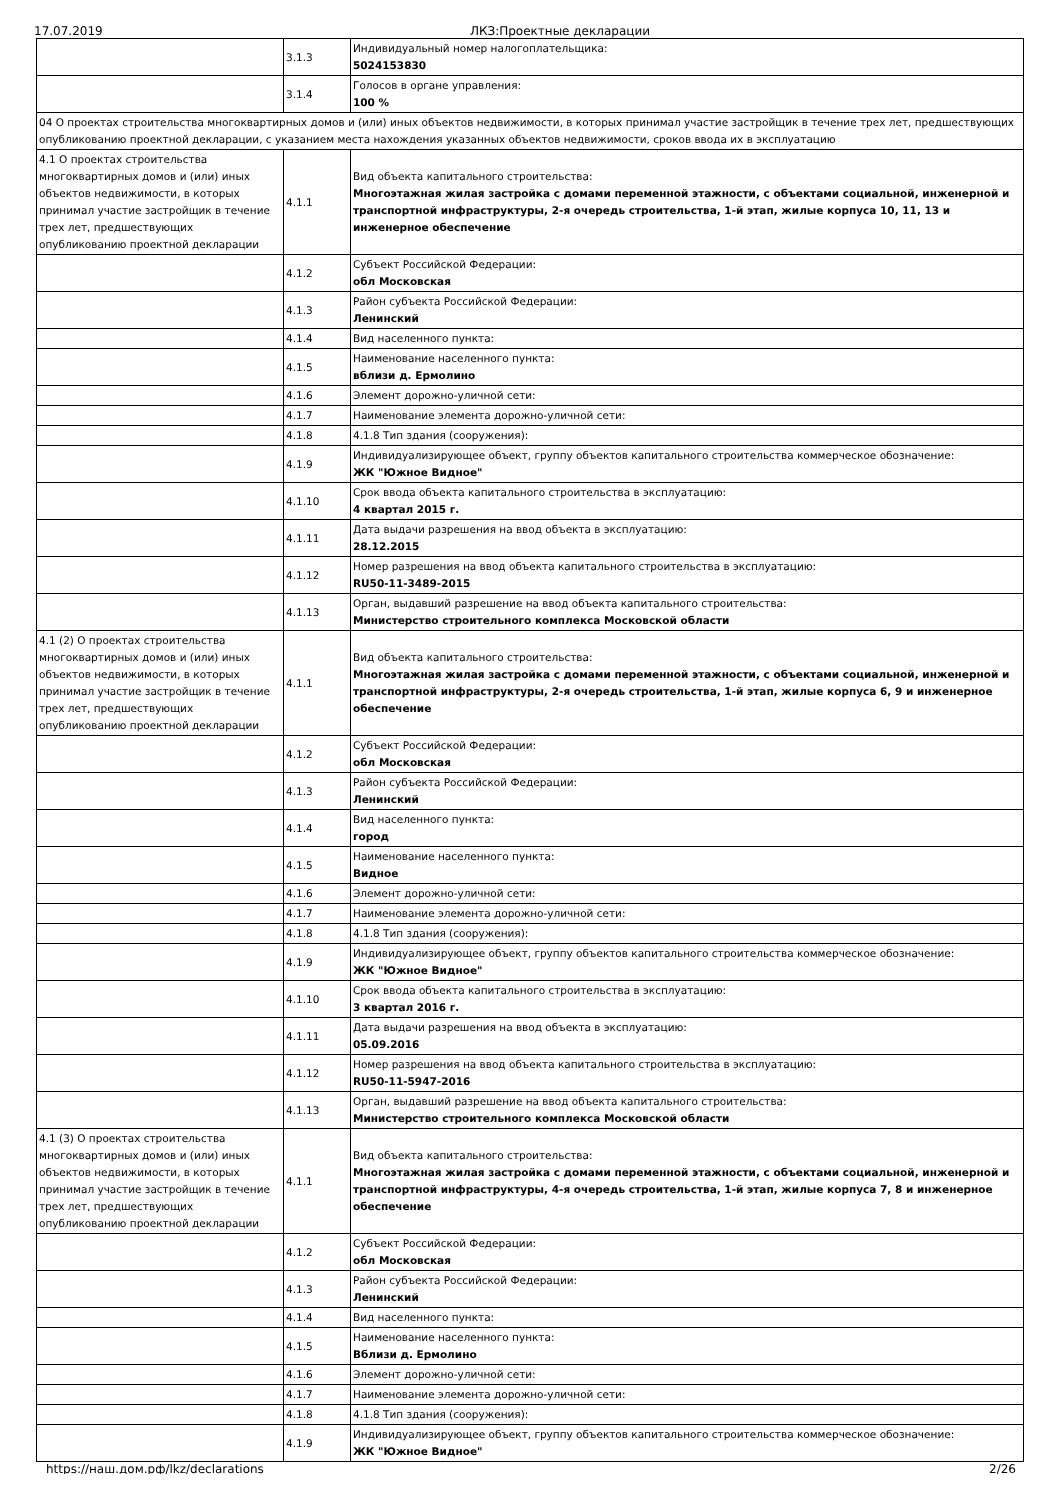17.07.2019 ЛКЗ:Проектные декларации
| | 3.1.3 | Индивидуальный номер налогоплательщика: 5024153830 |
| | 3.1.4 | Голосов в органе управления: 100 % |
| 04 О проектах строительства многоквартирных домов и (или) иных объектов недвижимости, в которых принимал участие застройщик в течение трех лет, предшествующих опубликованию проектной декларации, с указанием места нахождения указанных объектов недвижимости, сроков ввода их в эксплуатацию | | |
| 4.1 О проектах строительства многоквартирных домов и (или) иных объектов недвижимости, в которых принимал участие застройщик в течение трех лет, предшествующих опубликованию проектной декларации | 4.1.1 | Вид объекта капитального строительства: Многоэтажная жилая застройка с домами переменной этажности, с объектами социальной, инженерной и транспортной инфраструктуры, 2-я очередь строительства, 1-й этап, жилые корпуса 10, 11, 13 и инженерное обеспечение |
| | 4.1.2 | Субъект Российской Федерации: обл Московская |
| | 4.1.3 | Район субъекта Российской Федерации: Ленинский |
| | 4.1.4 | Вид населенного пункта: |
| | 4.1.5 | Наименование населенного пункта: вблизи д. Ермолино |
| | 4.1.6 | Элемент дорожно-уличной сети: |
| | 4.1.7 | Наименование элемента дорожно-уличной сети: |
| | 4.1.8 | 4.1.8 Тип здания (сооружения): |
| | 4.1.9 | Индивидуализирующее объект, группу объектов капитального строительства коммерческое обозначение: ЖК "Южное Видное" |
| | 4.1.10 | Срок ввода объекта капитального строительства в эксплуатацию: 4 квартал 2015 г. |
| | 4.1.11 | Дата выдачи разрешения на ввод объекта в эксплуатацию: 28.12.2015 |
| | 4.1.12 | Номер разрешения на ввод объекта капитального строительства в эксплуатацию: RU50-11-3489-2015 |
| | 4.1.13 | Орган, выдавший разрешение на ввод объекта капитального строительства: Министерство строительного комплекса Московской области |
| 4.1 (2) О проектах строительства многоквартирных домов и (или) иных объектов недвижимости, в которых принимал участие застройщик в течение трех лет, предшествующих опубликованию проектной декларации | 4.1.1 | Вид объекта капитального строительства: Многоэтажная жилая застройка с домами переменной этажности, с объектами социальной, инженерной и транспортной инфраструктуры, 2-я очередь строительства, 1-й этап, жилые корпуса 6, 9 и инженерное обеспечение |
| | 4.1.2 | Субъект Российской Федерации: обл Московская |
| | 4.1.3 | Район субъекта Российской Федерации: Ленинский |
| | 4.1.4 | Вид населенного пункта: город |
| | 4.1.5 | Наименование населенного пункта: Видное |
| | 4.1.6 | Элемент дорожно-уличной сети: |
| | 4.1.7 | Наименование элемента дорожно-уличной сети: |
| | 4.1.8 | 4.1.8 Тип здания (сооружения): |
| | 4.1.9 | Индивидуализирующее объект, группу объектов капитального строительства коммерческое обозначение: ЖК "Южное Видное" |
| | 4.1.10 | Срок ввода объекта капитального строительства в эксплуатацию: 3 квартал 2016 г. |
| | 4.1.11 | Дата выдачи разрешения на ввод объекта в эксплуатацию: 05.09.2016 |
| | 4.1.12 | Номер разрешения на ввод объекта капитального строительства в эксплуатацию: RU50-11-5947-2016 |
| | 4.1.13 | Орган, выдавший разрешение на ввод объекта капитального строительства: Министерство строительного комплекса Московской области |
| 4.1 (3) О проектах строительства многоквартирных домов и (или) иных объектов недвижимости, в которых принимал участие застройщик в течение трех лет, предшествующих опубликованию проектной декларации | 4.1.1 | Вид объекта капитального строительства: Многоэтажная жилая застройка с домами переменной этажности, с объектами социальной, инженерной и транспортной инфраструктуры, 4-я очередь строительства, 1-й этап, жилые корпуса 7, 8 и инженерное обеспечение |
| | 4.1.2 | Субъект Российской Федерации: обл Московская |
| | 4.1.3 | Район субъекта Российской Федерации: Ленинский |
| | 4.1.4 | Вид населенного пункта: |
| | 4.1.5 | Наименование населенного пункта: Вблизи д. Ермолино |
| | 4.1.6 | Элемент дорожно-уличной сети: |
| | 4.1.7 | Наименование элемента дорожно-уличной сети: |
| | 4.1.8 | 4.1.8 Тип здания (сооружения): |
| | 4.1.9 | Индивидуализирующее объект, группу объектов капитального строительства коммерческое обозначение: ЖК "Южное Видное" |
https://наш.дом.рф/lkz/declarations 2/26